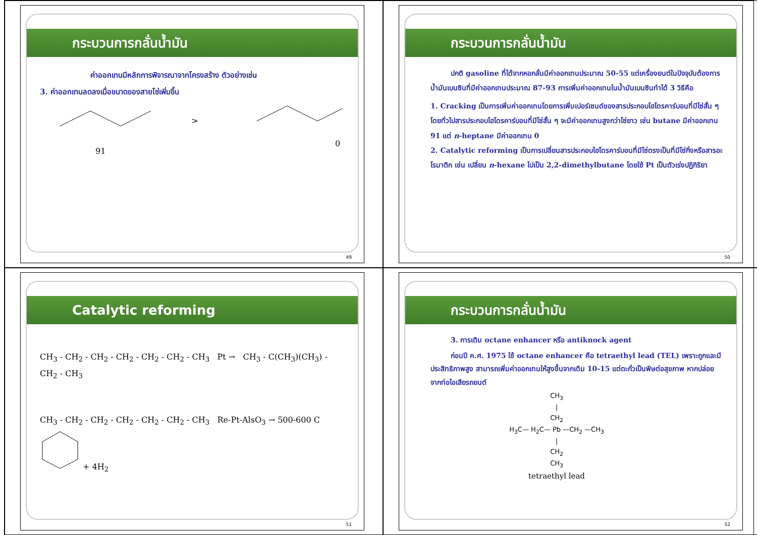กระบวนการกลั่นน้ำมัน
ค่าออกเทนมีหลักการพิจารณาจากโครงสร้าง ตัวอย่างเช่น
3. ค่าออกเทนลดลงเมื่อขนาดของสายโซ่เพิ่มขึ้น
>
91
0
49
กระบวนการกลั่นน้ำมัน
ปกติ gasoline ที่ได้จากหอกลั่นมีค่าออกเทนประมาณ 50-55 แต่เครื่องยนต์ในปัจจุบันต้องการน้ำมันเบนซินที่มีค่าออกเทนประมาณ 87-93 การเพิ่มค่าออกเทนในน้ำมันเบนซินทำได้ 3 วิธีคือ
1. Cracking เป็นการเพิ่มค่าออกเทนโดยการเพิ่มเปอร์เซนต์ของสารประกอบไฮโดรคาร์บอนที่มีโซ่สั้น ๆ โดยทั่วไปสารประกอบไฮโดรคาร์บอนที่มีโซ่สั้น ๆ จะมีค่าออกเทนสูงกว่าโซ่ยาว เช่น butane มีค่าออกเทน 91 แต่ n-heptane มีค่าออกเทน 0
2. Catalytic reforming เป็นการเปลี่ยนสารประกอบไฮโดรคาร์บอนที่มีโซ่ตรงเป็นที่มีโซ่กิ่งหรือสารอะโรมาติก เช่น เปลี่ยน n-hexane ไปเป็น 2,2-dimethylbutane โดยใช้ Pt เป็นตัวเร่งปฏิกิริยา
50
Catalytic reforming
CH<sub>3</sub> - CH<sub>2</sub> - CH<sub>2</sub> - CH<sub>2</sub> - CH<sub>2</sub> - CH<sub>2</sub> - CH<sub>3</sub> Pt → CH<sub>3</sub> - C(CH<sub>3</sub>)(CH<sub>3</sub>) - CH<sub>2</sub> - CH<sub>3</sub>
CH<sub>3</sub> - CH<sub>2</sub> - CH<sub>2</sub> - CH<sub>2</sub> - CH<sub>2</sub> - CH<sub>2</sub> - CH<sub>3</sub> Re-Pt-AlsO<sub>3</sub> → 500-600 C + 4H<sub>2</sub>
51
กระบวนการกลั่นน้ำมัน
3. การเติม octane enhancer หรือ antiknock agent
ก่อนปี ค.ศ. 1975 ใช้ octane enhancer คือ tetraethyl lead (TEL) เพราะถูกและมีประสิทธิภาพสูง สามารถเพิ่มค่าออกเทนให้สูงขึ้นจากเดิม 10-15 แต่ตะกั่วเป็นพิษต่อสุขภาพ หากปล่อยจากท่อไอเสียรถยนต์
CH<sub>3</sub>
|
CH<sub>2</sub>
H<sub>3</sub>C— H<sub>2</sub>C— Pb —CH<sub>2</sub> —CH<sub>3</sub>
|
CH<sub>2</sub>
CH<sub>3</sub>
tetraethyl lead
52